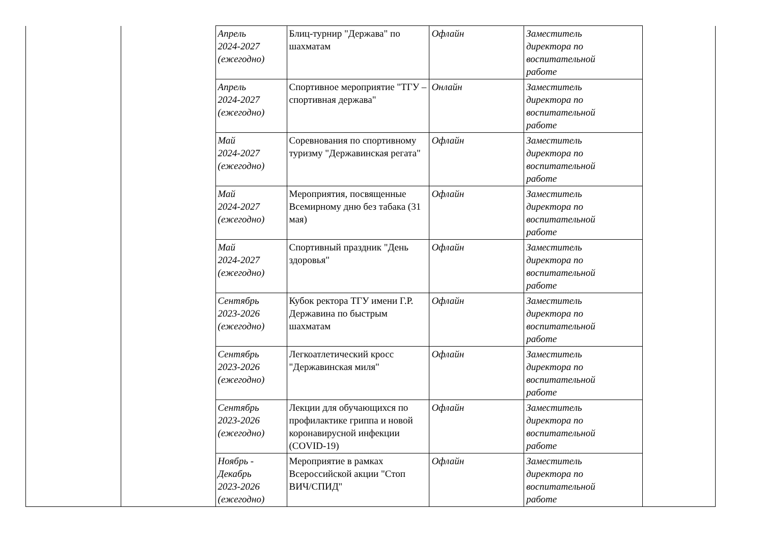| | | Апрель 2024-2027 (ежегодно) | Блиц-турнир "Держава" по шахматам | Офлайн | Заместитель директора по воспитательной работе | |
| | | Апрель 2024-2027 (ежегодно) | Спортивное мероприятие "ТГУ – спортивная держава" | Онлайн | Заместитель директора по воспитательной работе | |
| | | Май 2024-2027 (ежегодно) | Соревнования по спортивному туризму "Державинская регата" | Офлайн | Заместитель директора по воспитательной работе | |
| | | Май 2024-2027 (ежегодно) | Мероприятия, посвященные Всемирному дню без табака (31 мая) | Офлайн | Заместитель директора по воспитательной работе | |
| | | Май 2024-2027 (ежегодно) | Спортивный праздник "День здоровья" | Офлайн | Заместитель директора по воспитательной работе | |
| | | Сентябрь 2023-2026 (ежегодно) | Кубок ректора ТГУ имени Г.Р. Державина по быстрым шахматам | Офлайн | Заместитель директора по воспитательной работе | |
| | | Сентябрь 2023-2026 (ежегодно) | Легкоатлетический кросс "Державинская миля" | Офлайн | Заместитель директора по воспитательной работе | |
| | | Сентябрь 2023-2026 (ежегодно) | Лекции для обучающихся по профилактике гриппа и новой коронавирусной инфекции (COVID-19) | Офлайн | Заместитель директора по воспитательной работе | |
| | | Ноябрь - Декабрь 2023-2026 (ежегодно) | Мероприятие в рамках Всероссийской акции "Стоп ВИЧ/СПИД" | Офлайн | Заместитель директора по воспитательной работе | |